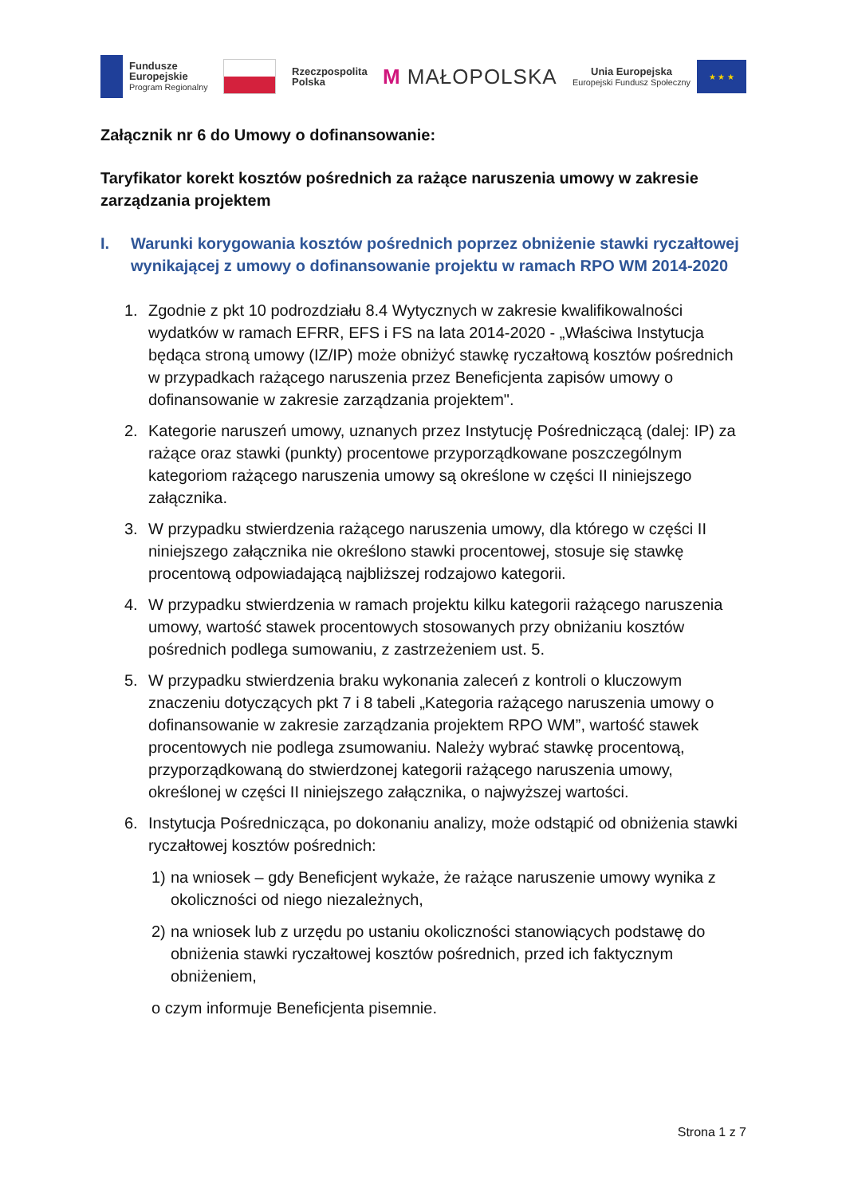Fundusze
Europejskie
Program Regionalny
Rzeczpospolita
Polska
M MAŁOPOLSKA
Unia Europejska
Europejski Fundusz Społeczny
★ ★ ★
Załącznik nr 6 do Umowy o dofinansowanie:
Taryfikator korekt kosztów pośrednich za rażące naruszenia umowy w zakresie zarządzania projektem
I. Warunki korygowania kosztów pośrednich poprzez obniżenie stawki ryczałtowej wynikającej z umowy o dofinansowanie projektu w ramach RPO WM 2014-2020
1. Zgodnie z pkt 10 podrozdziału 8.4 Wytycznych w zakresie kwalifikowalności wydatków w ramach EFRR, EFS i FS na lata 2014-2020 - „Właściwa Instytucja będąca stroną umowy (IZ/IP) może obniżyć stawkę ryczałtową kosztów pośrednich w przypadkach rażącego naruszenia przez Beneficjenta zapisów umowy o dofinansowanie w zakresie zarządzania projektem".
2. Kategorie naruszeń umowy, uznanych przez Instytucję Pośredniczącą (dalej: IP) za rażące oraz stawki (punkty) procentowe przyporządkowane poszczególnym kategoriom rażącego naruszenia umowy są określone w części II niniejszego załącznika.
3. W przypadku stwierdzenia rażącego naruszenia umowy, dla którego w części II niniejszego załącznika nie określono stawki procentowej, stosuje się stawkę procentową odpowiadającą najbliższej rodzajowo kategorii.
4. W przypadku stwierdzenia w ramach projektu kilku kategorii rażącego naruszenia umowy, wartość stawek procentowych stosowanych przy obniżaniu kosztów pośrednich podlega sumowaniu, z zastrzeżeniem ust. 5.
5. W przypadku stwierdzenia braku wykonania zaleceń z kontroli o kluczowym znaczeniu dotyczących pkt 7 i 8 tabeli „Kategoria rażącego naruszenia umowy o dofinansowanie w zakresie zarządzania projektem RPO WM”, wartość stawek procentowych nie podlega zsumowaniu. Należy wybrać stawkę procentową, przyporządkowaną do stwierdzonej kategorii rażącego naruszenia umowy, określonej w części II niniejszego załącznika, o najwyższej wartości.
6. Instytucja Pośrednicząca, po dokonaniu analizy, może odstąpić od obniżenia stawki ryczałtowej kosztów pośrednich:
1) na wniosek – gdy Beneficjent wykaże, że rażące naruszenie umowy wynika z okoliczności od niego niezależnych,
2) na wniosek lub z urzędu po ustaniu okoliczności stanowiących podstawę do obniżenia stawki ryczałtowej kosztów pośrednich, przed ich faktycznym obniżeniem,
o czym informuje Beneficjenta pisemnie.
Strona 1 z 7